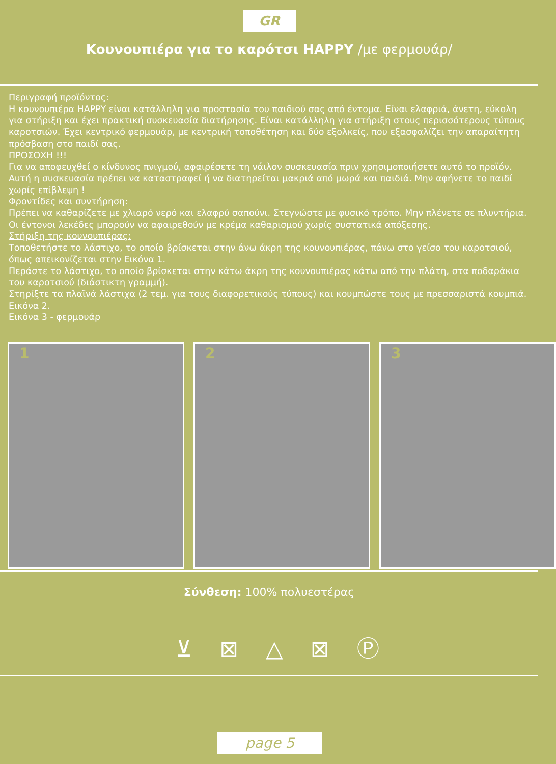GR
Κουνουπιέρα για το καρότσι HAPPY /με φερμουάρ/
Περιγραφή προϊόντος:
Η κουνουπιέρα HAPPY είναι κατάλληλη για προστασία του παιδιού σας από έντομα. Είναι ελαφριά, άνετη, εύκολη για στήριξη και έχει πρακτική συσκευασία διατήρησης. Είναι κατάλληλη για στήριξη στους περισσότερους τύπους καροτσιών. Έχει κεντρικό φερμουάρ, με κεντρική τοποθέτηση και δύο εξολκείς, που εξασφαλίζει την απαραίτητη πρόσβαση στο παιδί σας.
ΠΡΟΣΟΧΗ !!!
Για να αποφευχθεί ο κίνδυνος πνιγμού, αφαιρέσετε τη νάιλον συσκευασία πριν χρησιμοποιήσετε αυτό το προϊόν. Αυτή η συσκευασία πρέπει να καταστραφεί ή να διατηρείται μακριά από μωρά και παιδιά. Μην αφήνετε το παιδί χωρίς επίβλεψη !
Φροντίδες και συντήρηση:
Πρέπει να καθαρίζετε με χλιαρό νερό και ελαφρύ σαπούνι. Στεγνώστε με φυσικό τρόπο. Μην πλένετε σε πλυντήρια. Οι έντονοι λεκέδες μπορούν να αφαιρεθούν με κρέμα καθαρισμού χωρίς συστατικά απόξεσης.
Στήριξη της κουνουπιέρας:
Τοποθετήστε το λάστιχο, το οποίο βρίσκεται στην άνω άκρη της κουνουπιέρας, πάνω στο γείσο του καροτσιού, όπως απεικονίζεται στην Εικόνα 1.
Περάστε το λάστιχο, το οποίο βρίσκεται στην κάτω άκρη της κουνουπιέρας κάτω από την πλάτη, στα ποδαράκια του καροτσιού (διάστικτη γραμμή).
Στηρίξτε τα πλαϊνά λάστιχα (2 τεμ. για τους διαφορετικούς τύπους) και κουμπώστε τους με πρεσσαριστά κουμπιά. Εικόνα 2.
Εικόνα 3 - φερμουάρ
1
2
3
Σύνθεση: 100% πολυεστέρας
⊻ ⊠ △ ⊠ Ⓟ
page 5